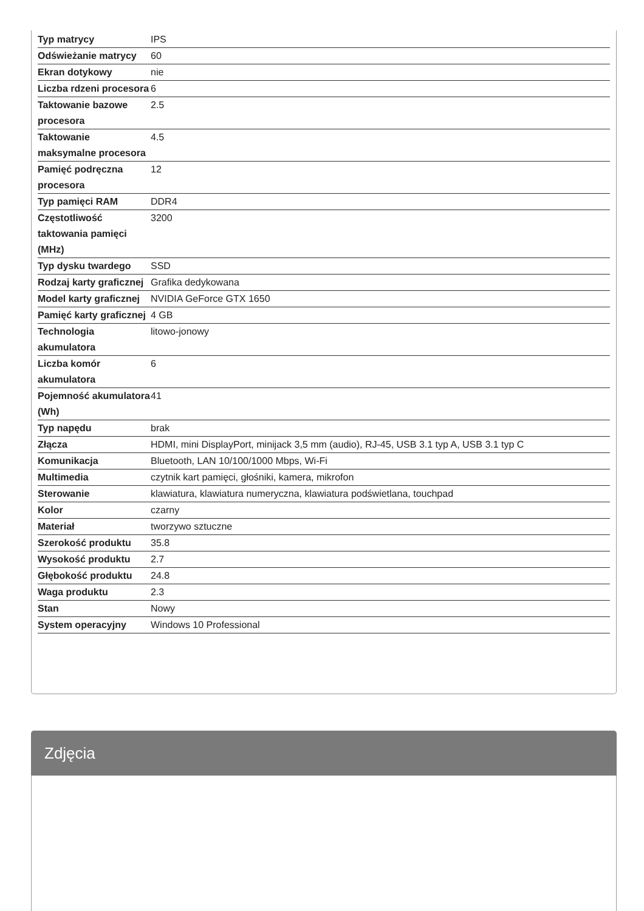| Typ matrycy | IPS |
| Odświeżanie matrycy | 60 |
| Ekran dotykowy | nie |
| Liczba rdzeni procesora | 6 |
| Taktowanie bazowe procesora | 2.5 |
| Taktowanie maksymalne procesora | 4.5 |
| Pamięć podręczna procesora | 12 |
| Typ pamięci RAM | DDR4 |
| Częstotliwość taktowania pamięci (MHz) | 3200 |
| Typ dysku twardego | SSD |
| Rodzaj karty graficznej | Grafika dedykowana |
| Model karty graficznej | NVIDIA GeForce GTX 1650 |
| Pamięć karty graficznej | 4 GB |
| Technologia akumulatora | litowo-jonowy |
| Liczba komór akumulatora | 6 |
| Pojemność akumulatora (Wh) | 41 |
| Typ napędu | brak |
| Złącza | HDMI, mini DisplayPort, minijack 3,5 mm (audio), RJ-45, USB 3.1 typ A, USB 3.1 typ C |
| Komunikacja | Bluetooth, LAN 10/100/1000 Mbps, Wi-Fi |
| Multimedia | czytnik kart pamięci, głośniki, kamera, mikrofon |
| Sterowanie | klawiatura, klawiatura numeryczna, klawiatura podświetlana, touchpad |
| Kolor | czarny |
| Materiał | tworzywo sztuczne |
| Szerokość produktu | 35.8 |
| Wysokość produktu | 2.7 |
| Głębokość produktu | 24.8 |
| Waga produktu | 2.3 |
| Stan | Nowy |
| System operacyjny | Windows 10 Professional |
Zdjęcia